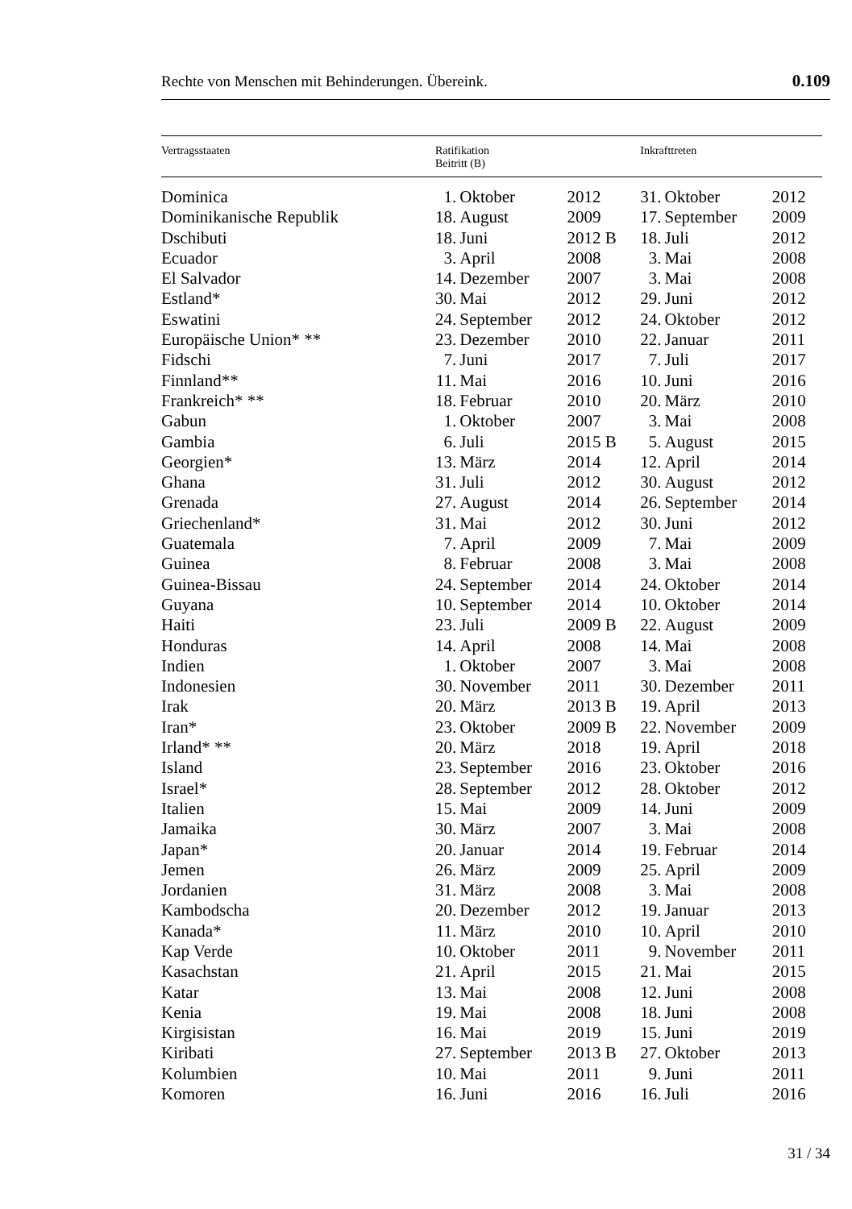Rechte von Menschen mit Behinderungen. Übereink. 0.109
| Vertragsstaaten | Ratifikation Beitritt (B) | | | Inkrafttreten | | |
| --- | --- | --- | --- | --- | --- | --- |
| Dominica | 1. | Oktober | 2012 | 31. | Oktober | 2012 |
| Dominikanische Republik | 18. | August | 2009 | 17. | September | 2009 |
| Dschibuti | 18. | Juni | 2012 B | 18. | Juli | 2012 |
| Ecuador | 3. | April | 2008 | 3. | Mai | 2008 |
| El Salvador | 14. | Dezember | 2007 | 3. | Mai | 2008 |
| Estland* | 30. | Mai | 2012 | 29. | Juni | 2012 |
| Eswatini | 24. | September | 2012 | 24. | Oktober | 2012 |
| Europäische Union* ** | 23. | Dezember | 2010 | 22. | Januar | 2011 |
| Fidschi | 7. | Juni | 2017 | 7. | Juli | 2017 |
| Finnland** | 11. | Mai | 2016 | 10. | Juni | 2016 |
| Frankreich* ** | 18. | Februar | 2010 | 20. | März | 2010 |
| Gabun | 1. | Oktober | 2007 | 3. | Mai | 2008 |
| Gambia | 6. | Juli | 2015 B | 5. | August | 2015 |
| Georgien* | 13. | März | 2014 | 12. | April | 2014 |
| Ghana | 31. | Juli | 2012 | 30. | August | 2012 |
| Grenada | 27. | August | 2014 | 26. | September | 2014 |
| Griechenland* | 31. | Mai | 2012 | 30. | Juni | 2012 |
| Guatemala | 7. | April | 2009 | 7. | Mai | 2009 |
| Guinea | 8. | Februar | 2008 | 3. | Mai | 2008 |
| Guinea-Bissau | 24. | September | 2014 | 24. | Oktober | 2014 |
| Guyana | 10. | September | 2014 | 10. | Oktober | 2014 |
| Haiti | 23. | Juli | 2009 B | 22. | August | 2009 |
| Honduras | 14. | April | 2008 | 14. | Mai | 2008 |
| Indien | 1. | Oktober | 2007 | 3. | Mai | 2008 |
| Indonesien | 30. | November | 2011 | 30. | Dezember | 2011 |
| Irak | 20. | März | 2013 B | 19. | April | 2013 |
| Iran* | 23. | Oktober | 2009 B | 22. | November | 2009 |
| Irland* ** | 20. | März | 2018 | 19. | April | 2018 |
| Island | 23. | September | 2016 | 23. | Oktober | 2016 |
| Israel* | 28. | September | 2012 | 28. | Oktober | 2012 |
| Italien | 15. | Mai | 2009 | 14. | Juni | 2009 |
| Jamaika | 30. | März | 2007 | 3. | Mai | 2008 |
| Japan* | 20. | Januar | 2014 | 19. | Februar | 2014 |
| Jemen | 26. | März | 2009 | 25. | April | 2009 |
| Jordanien | 31. | März | 2008 | 3. | Mai | 2008 |
| Kambodscha | 20. | Dezember | 2012 | 19. | Januar | 2013 |
| Kanada* | 11. | März | 2010 | 10. | April | 2010 |
| Kap Verde | 10. | Oktober | 2011 | 9. | November | 2011 |
| Kasachstan | 21. | April | 2015 | 21. | Mai | 2015 |
| Katar | 13. | Mai | 2008 | 12. | Juni | 2008 |
| Kenia | 19. | Mai | 2008 | 18. | Juni | 2008 |
| Kirgisistan | 16. | Mai | 2019 | 15. | Juni | 2019 |
| Kiribati | 27. | September | 2013 B | 27. | Oktober | 2013 |
| Kolumbien | 10. | Mai | 2011 | 9. | Juni | 2011 |
| Komoren | 16. | Juni | 2016 | 16. | Juli | 2016 |
31 / 34